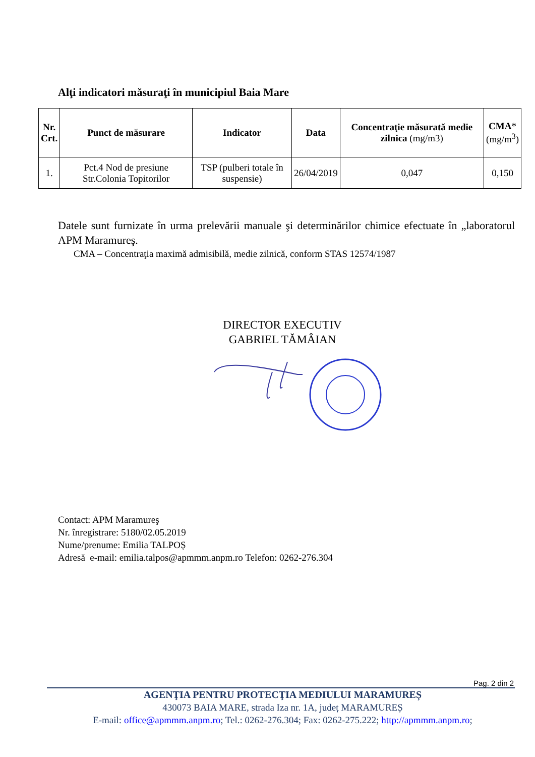Alţi indicatori măsuraţi în municipiul Baia Mare
| Nr. Crt. | Punct de măsurare | Indicator | Data | Concentraţie măsurată medie zilnica (mg/m3) | CMA * (mg/m<sup>3</sup>) |
| --- | --- | --- | --- | --- | --- |
| 1. | Pct.4 Nod de presiune Str.Colonia Topitorilor | TSP (pulberi totale în suspensie) | 26/04/2019 | 0,047 | 0,150 |
Datele sunt furnizate în urma prelevării manuale şi determinărilor chimice efectuate în „laboratorul APM Maramureş.
CMA – Concentraţia maximă admisibilă, medie zilnică, conform STAS 12574/1987
DIRECTOR EXECUTIV
GABRIEL TĂMÂIAN
Contact: APM Maramureş
Nr. înregistrare: 5180/02.05.2019
Nume/prenume: Emilia TALPOȘ
Adresă e-mail: emilia.talpos@apmmm.anpm.ro Telefon: 0262-276.304
Pag. 2 din 2
AGENŢIA PENTRU PROTECŢIA MEDIULUI MARAMUREȘ
430073 BAIA MARE, strada Iza nr. 1A, județ MARAMUREȘ
E-mail: office@apmmm.anpm.ro; Tel.: 0262-276.304; Fax: 0262-275.222; http://apmmm.anpm.ro;